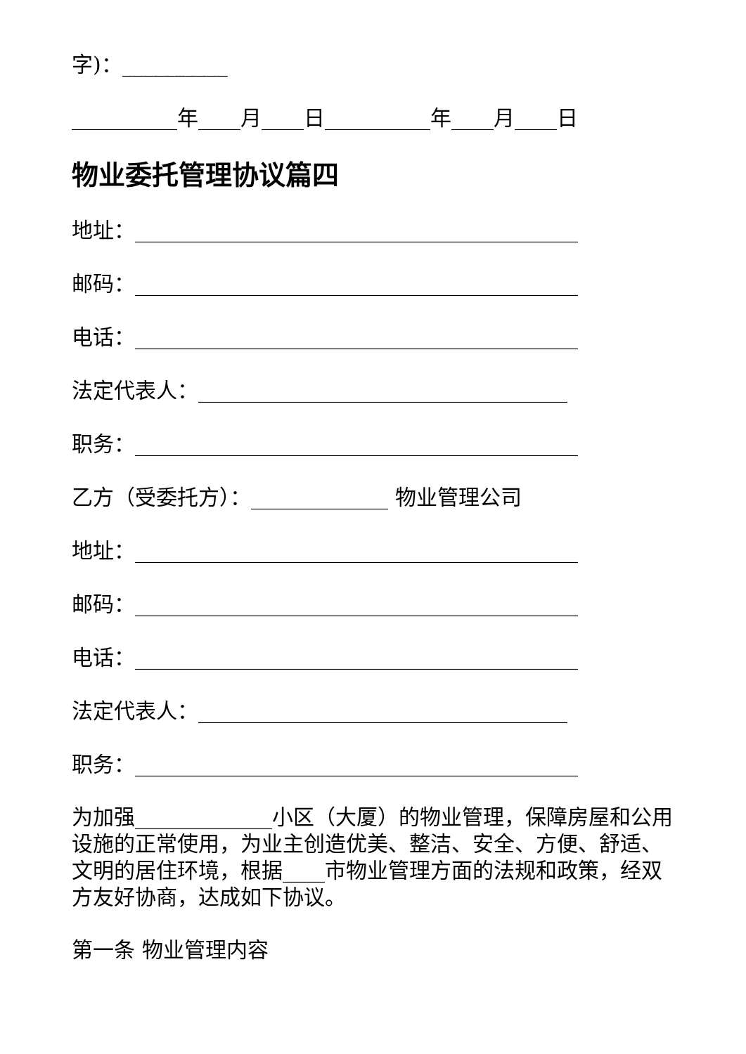字)：__________
__________年____月____日__________年____月____日
物业委托管理协议篇四
地址：__________________________________________
邮码：__________________________________________
电话：__________________________________________
法定代表人：___________________________________
职务：__________________________________________
乙方（受委托方）：_____________ 物业管理公司
地址：__________________________________________
邮码：__________________________________________
电话：__________________________________________
法定代表人：___________________________________
职务：__________________________________________
为加强_____________小区（大厦）的物业管理，保障房屋和公用设施的正常使用，为业主创造优美、整洁、安全、方便、舒适、文明的居住环境，根据____市物业管理方面的法规和政策，经双方友好协商，达成如下协议。
第一条 物业管理内容